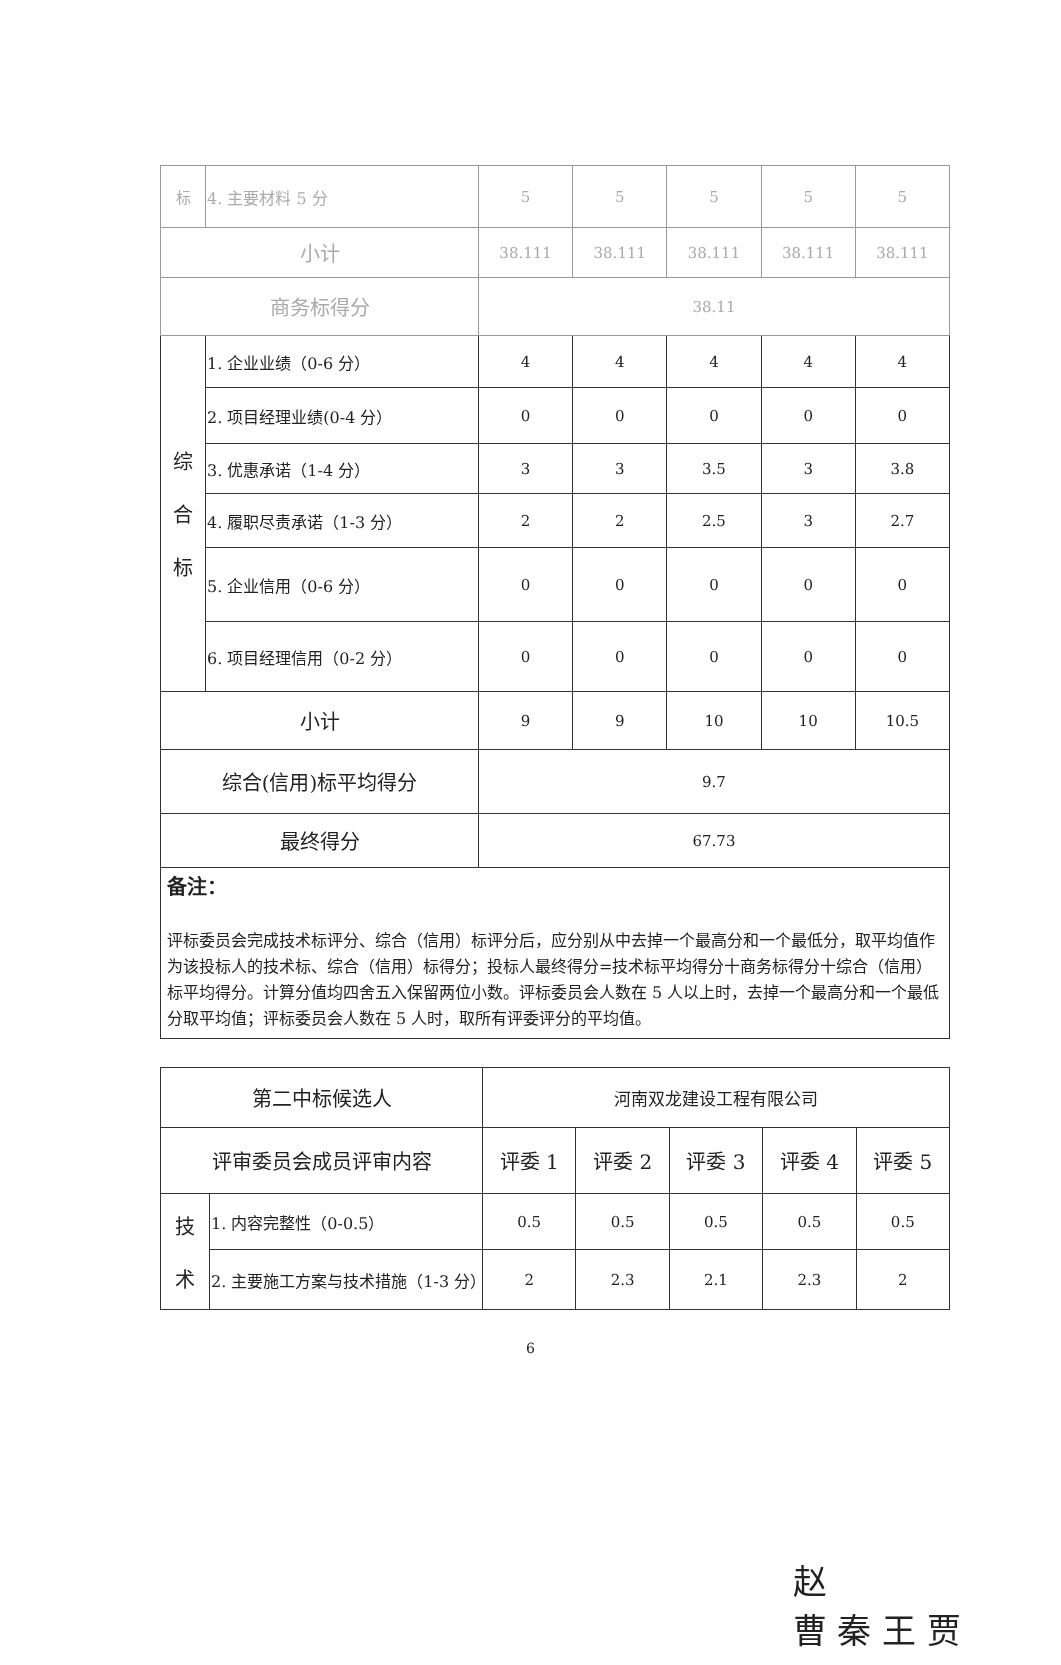| 标 | 4. 主要材料 5 分 | 5 | 5 | 5 | 5 | 5 |
| 小计 | | 38.111 | 38.111 | 38.111 | 38.111 | 38.111 |
| 商务标得分 | | 38.11 | | | | |
| 综 合 标 | 1. 企业业绩（0-6 分） | 4 | 4 | 4 | 4 | 4 |
| | 2. 项目经理业绩(0-4 分） | 0 | 0 | 0 | 0 | 0 |
| | 3. 优惠承诺（1-4 分） | 3 | 3 | 3.5 | 3 | 3.8 |
| | 4. 履职尽责承诺（1-3 分） | 2 | 2 | 2.5 | 3 | 2.7 |
| | 5. 企业信用（0-6 分） | 0 | 0 | 0 | 0 | 0 |
| | 6. 项目经理信用（0-2 分） | 0 | 0 | 0 | 0 | 0 |
| 小计 | | 9 | 9 | 10 | 10 | 10.5 |
| 综合(信用)标平均得分 | | 9.7 | | | | |
| 最终得分 | | 67.73 | | | | |
| 备注： 评标委员会完成技术标评分、综合（信用）标评分后，应分别从中去掉一个最高分和一个最低分，取平均值作为该投标人的技术标、综合（信用）标得分；投标人最终得分=技术标平均得分十商务标得分十综合（信用）标平均得分。计算分值均四舍五入保留两位小数。评标委员会人数在 5 人以上时，去掉一个最高分和一个最低分取平均值；评标委员会人数在 5 人时，取所有评委评分的平均值。 | | | | | | |
| 第二中标候选人 | | 河南双龙建设工程有限公司 | | | | |
| 评审委员会成员评审内容 | | 评委 1 | 评委 2 | 评委 3 | 评委 4 | 评委 5 |
| 技 术 | 1. 内容完整性（0-0.5） | 0.5 | 0.5 | 0.5 | 0.5 | 0.5 |
| | 2. 主要施工方案与技术措施（1-3 分） | 2 | 2.3 | 2.1 | 2.3 | 2 |
6
赵
曹 秦 王 贾